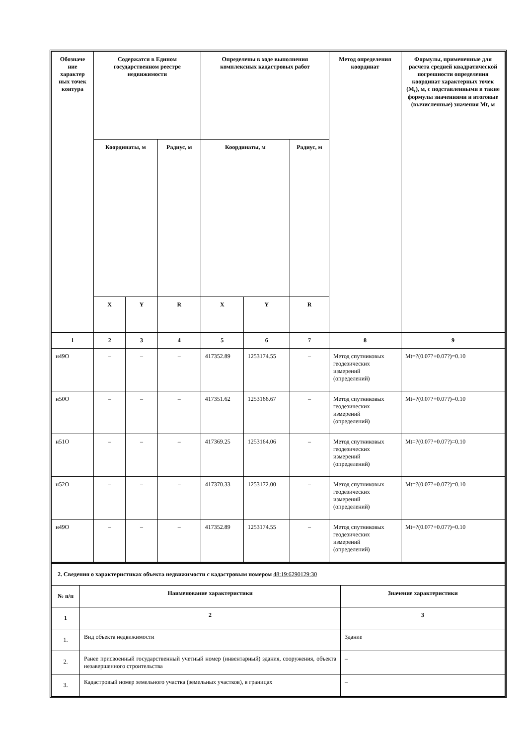| Обозначе ние характер ных точек контура | Содержатся в Едином государственном реестре недвижимости | | | Определены в ходе выполнения комплексных кадастровых работ | | | Метод определения координат | Формулы, примененные для расчета средней квадратической погрешности определения координат характерных точек (M<sub>t</sub>), м, с подставленными в такие формулы значениями и итоговые (вычисленные) значения Mt, м |
| --- | --- | --- | --- | --- | --- | --- | --- | --- |
| | Координаты, м | | Радиус, м | Координаты, м | | Радиус, м | | |
| | X | Y | R | X | Y | R | | |
| 1 | 2 | 3 | 4 | 5 | 6 | 7 | 8 | 9 |
| н49О | – | – | – | 417352.89 | 1253174.55 | – | Метод спутниковых геодезических измерений (определений) | Mt=?(0.07?+0.07?)=0.10 |
| н50О | – | – | – | 417351.62 | 1253166.67 | – | Метод спутниковых геодезических измерений (определений) | Mt=?(0.07?+0.07?)=0.10 |
| н51О | – | – | – | 417369.25 | 1253164.06 | – | Метод спутниковых геодезических измерений (определений) | Mt=?(0.07?+0.07?)=0.10 |
| н52О | – | – | – | 417370.33 | 1253172.00 | – | Метод спутниковых геодезических измерений (определений) | Mt=?(0.07?+0.07?)=0.10 |
| н49О | – | – | – | 417352.89 | 1253174.55 | – | Метод спутниковых геодезических измерений (определений) | Mt=?(0.07?+0.07?)=0.10 |
| 2. Сведения о характеристиках объекта недвижимости с кадастровым номером 48:19:6290129:30 | | |
| № п/п | Наименование характеристики | Значение характеристики |
| 1 | 2 | 3 |
| 1. | Вид объекта недвижимости | Здание |
| 2. | Ранее присвоенный государственный учетный номер (инвентарный) здания, сооружения, объекта незавершенного строительства | – |
| 3. | Кадастровый номер земельного участка (земельных участков), в границах | – |